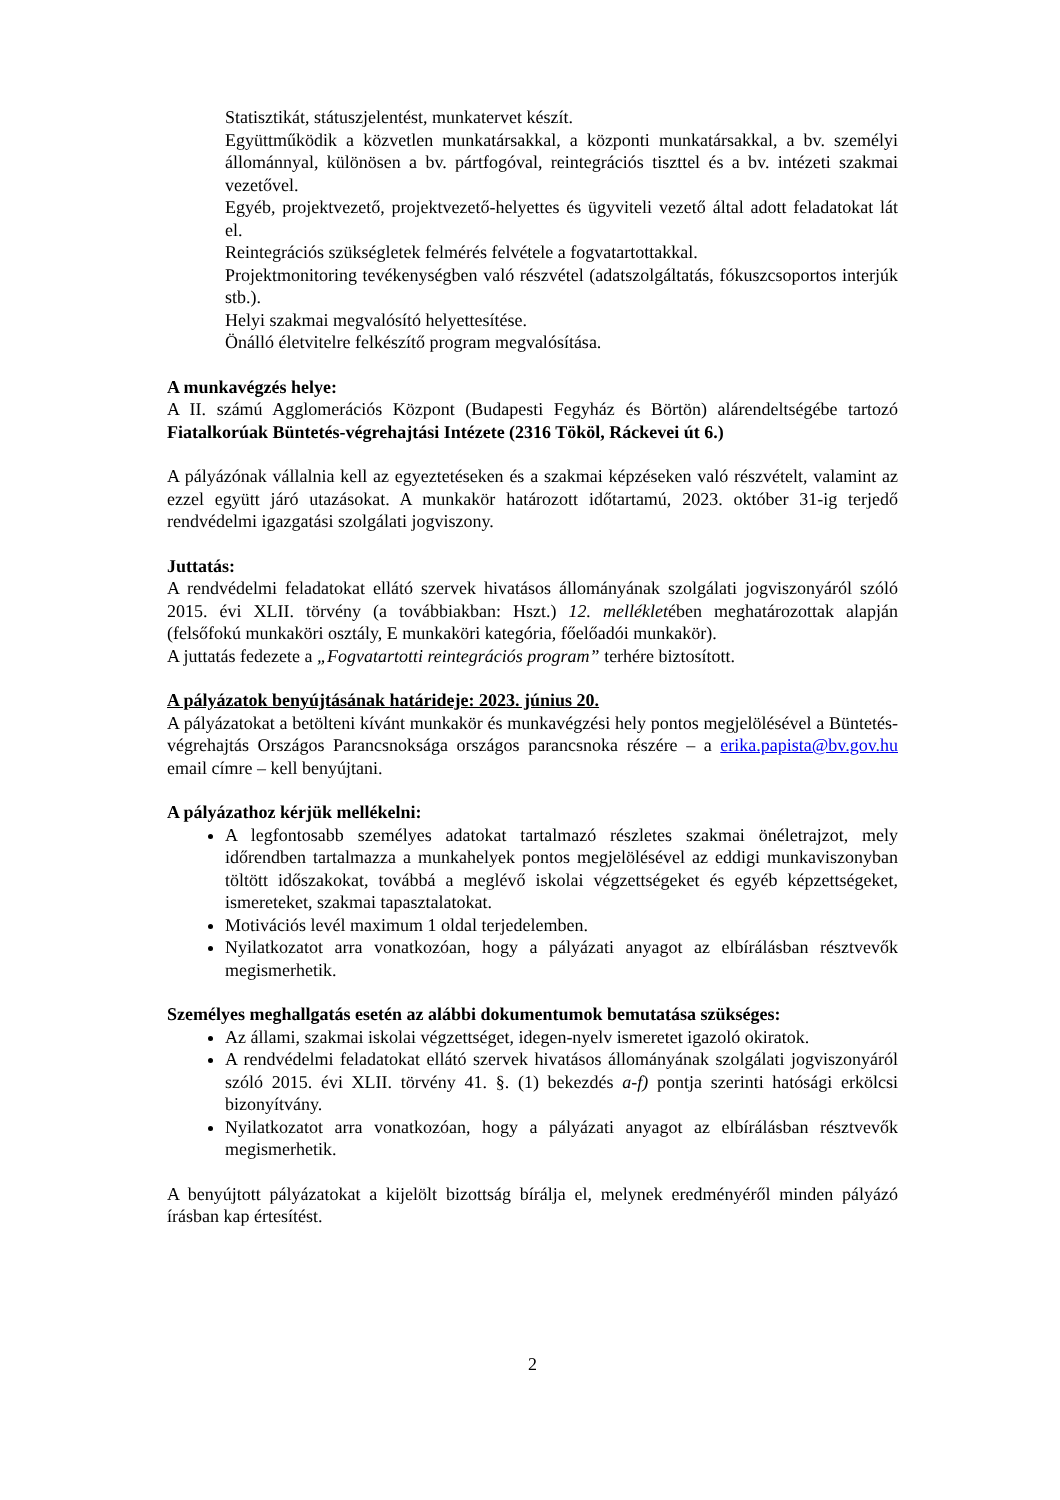Statisztikát, státuszjelentést, munkatervet készít.
Együttműködik a közvetlen munkatársakkal, a központi munkatársakkal, a bv. személyi állománnyal, különösen a bv. pártfogóval, reintegrációs tiszttel és a bv. intézeti szakmai vezetővel.
Egyéb, projektvezető, projektvezető-helyettes és ügyviteli vezető által adott feladatokat lát el.
Reintegrációs szükségletek felmérés felvétele a fogvatartottakkal.
Projektmonitoring tevékenységben való részvétel (adatszolgáltatás, fókuszcsoportos interjúk stb.).
Helyi szakmai megvalósító helyettesítése.
Önálló életvitelre felkészítő program megvalósítása.
A munkavégzés helye:
A II. számú Agglomerációs Központ (Budapesti Fegyház és Börtön) alárendeltségébe tartozó Fiatalkorúak Büntetés-végrehajtási Intézete (2316 Tököl, Ráckevei út 6.)
A pályázónak vállalnia kell az egyeztetéseken és a szakmai képzéseken való részvételt, valamint az ezzel együtt járó utazásokat. A munkakör határozott időtartamú, 2023. október 31-ig terjedő rendvédelmi igazgatási szolgálati jogviszony.
Juttatás:
A rendvédelmi feladatokat ellátó szervek hivatásos állományának szolgálati jogviszonyáról szóló 2015. évi XLII. törvény (a továbbiakban: Hszt.) 12. mellékletében meghatározottak alapján (felsőfokú munkaköri osztály, E munkaköri kategória, főelőadói munkakör).
A juttatás fedezete a „Fogvatartotti reintegrációs program” terhére biztosított.
A pályázatok benyújtásának határideje: 2023. június 20.
A pályázatokat a betölteni kívánt munkakör és munkavégzési hely pontos megjelölésével a Büntetés-végrehajtás Országos Parancsnoksága országos parancsnoka részére – a erika.papista@bv.gov.hu email címre – kell benyújtani.
A pályázathoz kérjük mellékelni:
A legfontosabb személyes adatokat tartalmazó részletes szakmai önéletrajzot, mely időrendben tartalmazza a munkahelyek pontos megjelölésével az eddigi munkaviszonyban töltött időszakokat, továbbá a meglévő iskolai végzettségeket és egyéb képzettségeket, ismereteket, szakmai tapasztalatokat.
Motivációs levél maximum 1 oldal terjedelemben.
Nyilatkozatot arra vonatkozóan, hogy a pályázati anyagot az elbírálásban résztvevők megismerhetik.
Személyes meghallgatás esetén az alábbi dokumentumok bemutatása szükséges:
Az állami, szakmai iskolai végzettséget, idegen-nyelv ismeretet igazoló okiratok.
A rendvédelmi feladatokat ellátó szervek hivatásos állományának szolgálati jogviszonyáról szóló 2015. évi XLII. törvény 41. §. (1) bekezdés a-f) pontja szerinti hatósági erkölcsi bizonyítvány.
Nyilatkozatot arra vonatkozóan, hogy a pályázati anyagot az elbírálásban résztvevők megismerhetik.
A benyújtott pályázatokat a kijelölt bizottság bírálja el, melynek eredményéről minden pályázó írásban kap értesítést.
2